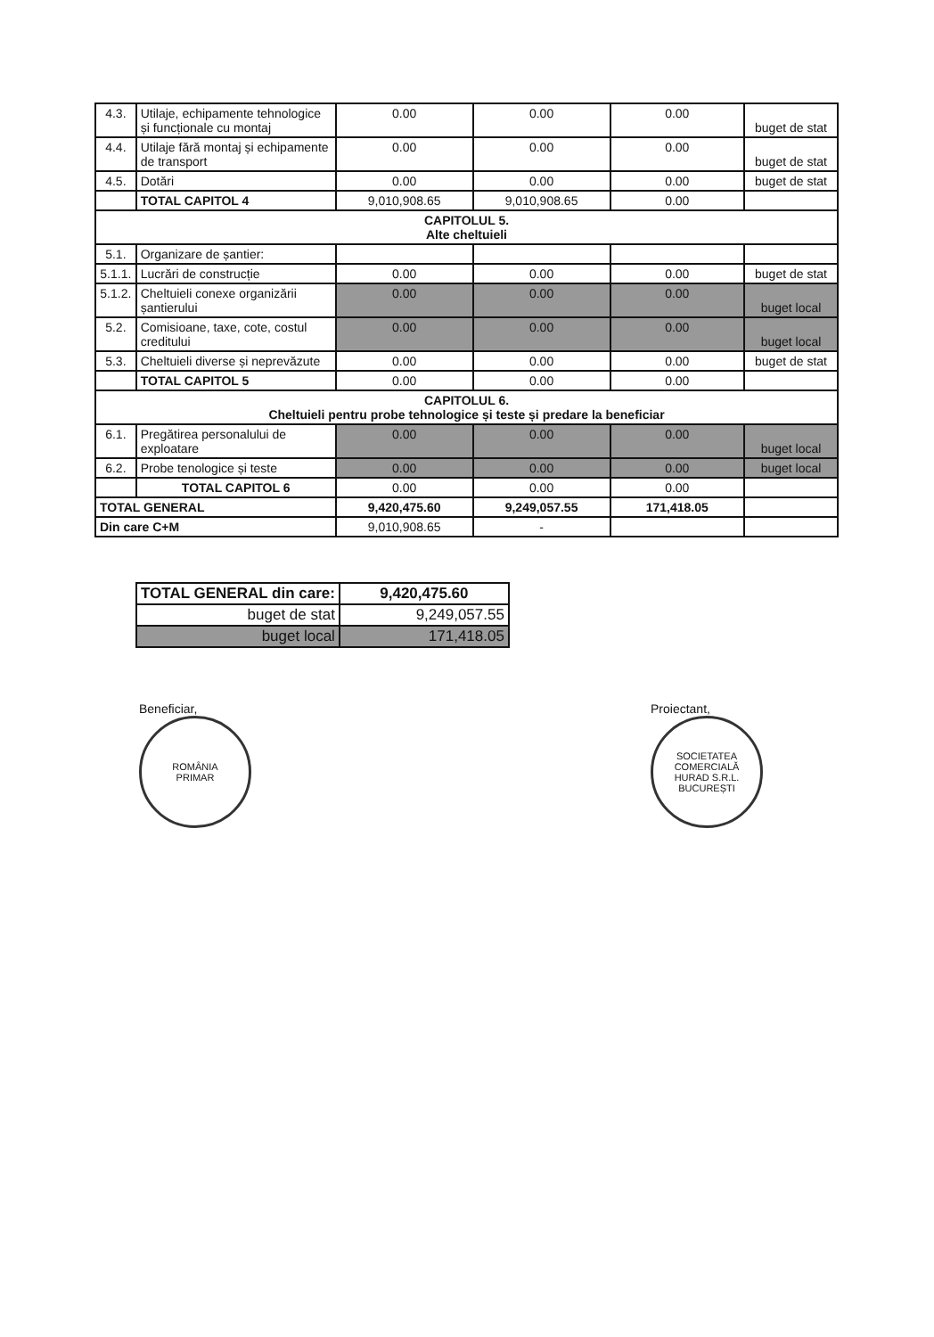| 4.3. | Utilaje, echipamente tehnologice și funcționale cu montaj | 0.00 | 0.00 | 0.00 | buget de stat |
| 4.4. | Utilaje fără montaj și echipamente de transport | 0.00 | 0.00 | 0.00 | buget de stat |
| 4.5. | Dotări | 0.00 | 0.00 | 0.00 | buget de stat |
| | TOTAL CAPITOL 4 | 9,010,908.65 | 9,010,908.65 | 0.00 | |
| CAPITOLUL 5. Alte cheltuieli | | | | | |
| 5.1. | Organizare de șantier: | | | | |
| 5.1.1. | Lucrări de construcție | 0.00 | 0.00 | 0.00 | buget de stat |
| 5.1.2. | Cheltuieli conexe organizării șantierului | 0.00 | 0.00 | 0.00 | buget local |
| 5.2. | Comisioane, taxe, cote, costul creditului | 0.00 | 0.00 | 0.00 | buget local |
| 5.3. | Cheltuieli diverse și neprevăzute | 0.00 | 0.00 | 0.00 | buget de stat |
| | TOTAL CAPITOL 5 | 0.00 | 0.00 | 0.00 | |
| CAPITOLUL 6. Cheltuieli pentru probe tehnologice și teste și predare la beneficiar | | | | | |
| 6.1. | Pregătirea personalului de exploatare | 0.00 | 0.00 | 0.00 | buget local |
| 6.2. | Probe tenologice și teste | 0.00 | 0.00 | 0.00 | buget local |
| | TOTAL CAPITOL 6 | 0.00 | 0.00 | 0.00 | |
| TOTAL GENERAL | | 9,420,475.60 | 9,249,057.55 | 171,418.05 | |
| Din care C+M | | 9,010,908.65 | - | | |
| TOTAL GENERAL din care: | 9,420,475.60 |
| buget de stat | 9,249,057.55 |
| buget local | 171,418.05 |
Beneficiar,
ROMÂNIA
PRIMAR
Proiectant,
SOCIETATEA COMERCIALĂ
HURAD S.R.L.
BUCUREȘTI